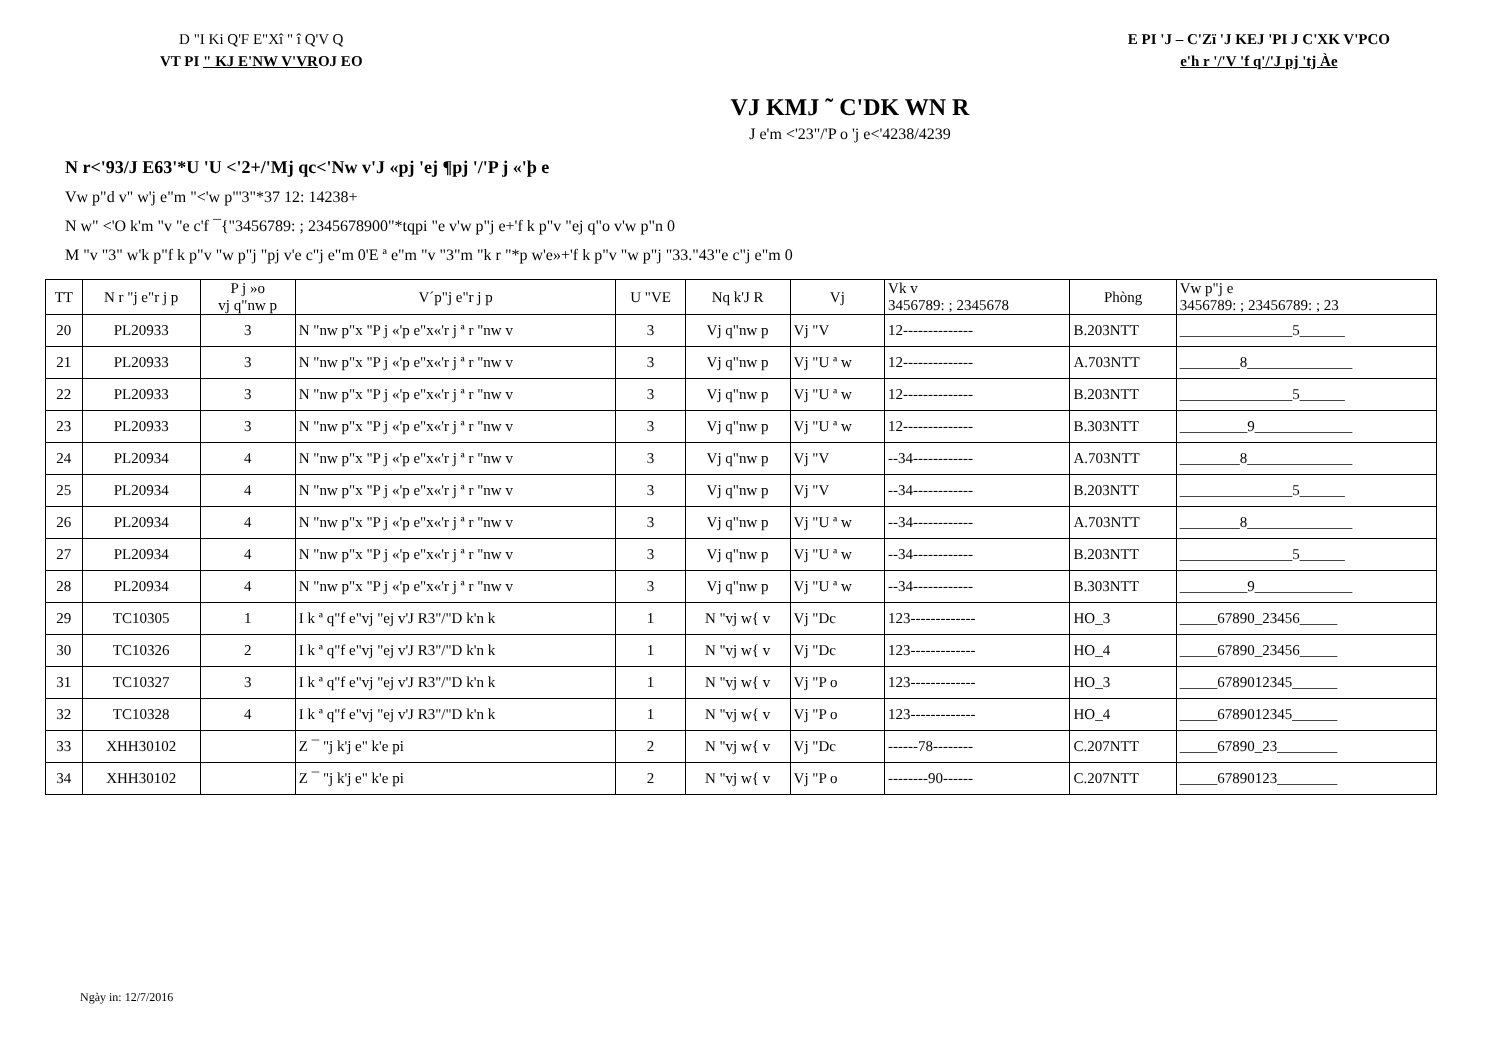D "I Ki Q'F E"Xî " î Q'V Q
VT PI " KJ E'NW V'VROJ EO
E PI 'J – C'Zï 'J KEJ 'PI J C'XK V'PCO
e'h r '/'V 'f q'/'J pj 'tj Àe
VJ KMJ ˜ C'DK WN R
J e'm <'23"/'P o 'j e<'4238/4239
N r<'93/J E63'*U 'U <'2+/'Mj qc<'Nw v'J «pj 'ej ¶pj '/'P j «'þ e
Vw p"d v" w'j e"m "<'w p"'3"*37 12: 14238+
N w" <'O k'm "v "e c'f ¯{"3456789: ; 2345678900"*tqpi "e v'w p"j e+'f k p"v "ej q"o v'w p"n 0
M "v "3" w'k p"f k p"v "w p"j "pj v'e c"j e"m 0'E ª e"m "v "3"m "k r "*p w'e»+'f k p"v "w p"j "33."43"e c"j e"m 0
| TT | N r "j e"r j p | P j »o vj q"nw p | V´p"j e"r j p | U "VE | Nq k'J R | Vj | Vk v 3456789: ; 2345678 | Phòng | Vw p"j e 3456789: ; 23456789: ; 23 |
| --- | --- | --- | --- | --- | --- | --- | --- | --- | --- |
| 20 | PL20933 | 3 | N "nw p"x "P j «'p e"x«'r j ª r "nw v | 3 | Vj q"nw p | Vj "V | 12-------------- | B.203NTT | _______________5______ |
| 21 | PL20933 | 3 | N "nw p"x "P j «'p e"x«'r j ª r "nw v | 3 | Vj q"nw p | Vj "U ª w | 12-------------- | A.703NTT | ________8______________ |
| 22 | PL20933 | 3 | N "nw p"x "P j «'p e"x«'r j ª r "nw v | 3 | Vj q"nw p | Vj "U ª w | 12-------------- | B.203NTT | _______________5______ |
| 23 | PL20933 | 3 | N "nw p"x "P j «'p e"x«'r j ª r "nw v | 3 | Vj q"nw p | Vj "U ª w | 12-------------- | B.303NTT | _________9_____________ |
| 24 | PL20934 | 4 | N "nw p"x "P j «'p e"x«'r j ª r "nw v | 3 | Vj q"nw p | Vj "V | --34------------ | A.703NTT | ________8______________ |
| 25 | PL20934 | 4 | N "nw p"x "P j «'p e"x«'r j ª r "nw v | 3 | Vj q"nw p | Vj "V | --34------------ | B.203NTT | _______________5______ |
| 26 | PL20934 | 4 | N "nw p"x "P j «'p e"x«'r j ª r "nw v | 3 | Vj q"nw p | Vj "U ª w | --34------------ | A.703NTT | ________8______________ |
| 27 | PL20934 | 4 | N "nw p"x "P j «'p e"x«'r j ª r "nw v | 3 | Vj q"nw p | Vj "U ª w | --34------------ | B.203NTT | _______________5______ |
| 28 | PL20934 | 4 | N "nw p"x "P j «'p e"x«'r j ª r "nw v | 3 | Vj q"nw p | Vj "U ª w | --34------------ | B.303NTT | _________9_____________ |
| 29 | TC10305 | 1 | I k ª q"f e"vj "ej v'J R3"/"D k'n k | 1 | N "vj w{ v | Vj "Dc | 123------------- | HO_3 | _____67890_23456_____ |
| 30 | TC10326 | 2 | I k ª q"f e"vj "ej v'J R3"/"D k'n k | 1 | N "vj w{ v | Vj "Dc | 123------------- | HO_4 | _____67890_23456_____ |
| 31 | TC10327 | 3 | I k ª q"f e"vj "ej v'J R3"/"D k'n k | 1 | N "vj w{ v | Vj "P o | 123------------- | HO_3 | _____6789012345______ |
| 32 | TC10328 | 4 | I k ª q"f e"vj "ej v'J R3"/"D k'n k | 1 | N "vj w{ v | Vj "P o | 123------------- | HO_4 | _____6789012345______ |
| 33 | XHH30102 | | Z ¯ "j k'j e" k'e pi | 2 | N "vj w{ v | Vj "Dc | ------78-------- | C.207NTT | _____67890_23________ |
| 34 | XHH30102 | | Z ¯ "j k'j e" k'e pi | 2 | N "vj w{ v | Vj "P o | --------90------ | C.207NTT | _____67890123________ |
Ngày in: 12/7/2016